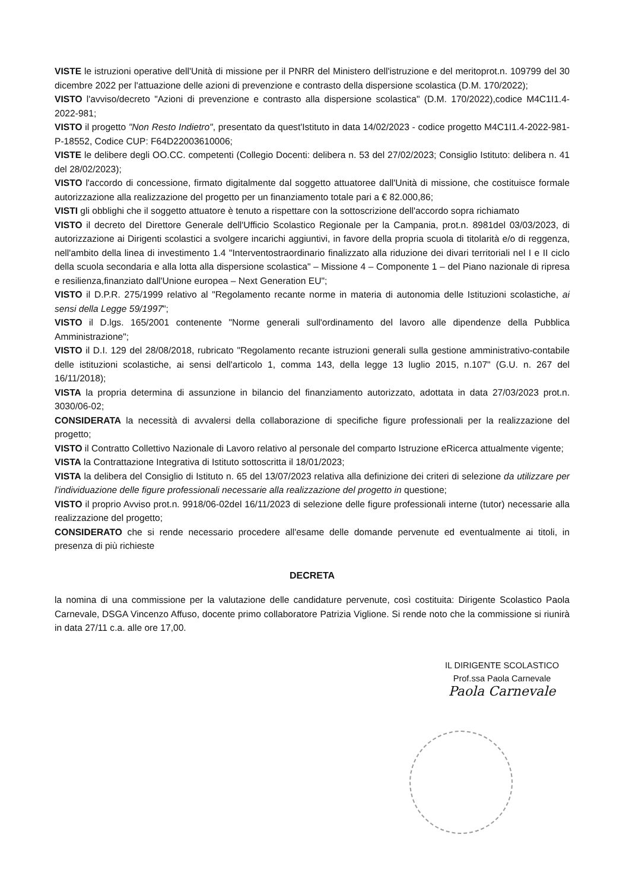VISTE le istruzioni operative dell'Unità di missione per il PNRR del Ministero dell'istruzione e del meritoprot.n. 109799 del 30 dicembre 2022 per l'attuazione delle azioni di prevenzione e contrasto della dispersione scolastica (D.M. 170/2022);
VISTO l'avviso/decreto "Azioni di prevenzione e contrasto alla dispersione scolastica" (D.M. 170/2022),codice M4C1I1.4-2022-981;
VISTO il progetto "Non Resto Indietro", presentato da quest'Istituto in data 14/02/2023 - codice progetto M4C1I1.4-2022-981-P-18552, Codice CUP: F64D22003610006;
VISTE le delibere degli OO.CC. competenti (Collegio Docenti: delibera n. 53 del 27/02/2023; Consiglio Istituto: delibera n. 41 del 28/02/2023);
VISTO l'accordo di concessione, firmato digitalmente dal soggetto attuatoree dall'Unità di missione, che costituisce formale autorizzazione alla realizzazione del progetto per un finanziamento totale pari a € 82.000,86;
VISTI gli obblighi che il soggetto attuatore è tenuto a rispettare con la sottoscrizione dell'accordo sopra richiamato
VISTO il decreto del Direttore Generale dell'Ufficio Scolastico Regionale per la Campania, prot.n. 8981del 03/03/2023, di autorizzazione ai Dirigenti scolastici a svolgere incarichi aggiuntivi, in favore della propria scuola di titolarità e/o di reggenza, nell'ambito della linea di investimento 1.4 "Interventostraordinario finalizzato alla riduzione dei divari territoriali nel I e II ciclo della scuola secondaria e alla lotta alla dispersione scolastica" – Missione 4 – Componente 1 – del Piano nazionale di ripresa e resilienza,finanziato dall'Unione europea – Next Generation EU";
VISTO il D.P.R. 275/1999 relativo al "Regolamento recante norme in materia di autonomia delle Istituzioni scolastiche, ai sensi della Legge 59/1997";
VISTO il D.lgs. 165/2001 contenente "Norme generali sull'ordinamento del lavoro alle dipendenze della Pubblica Amministrazione";
VISTO il D.I. 129 del 28/08/2018, rubricato "Regolamento recante istruzioni generali sulla gestione amministrativo-contabile delle istituzioni scolastiche, ai sensi dell'articolo 1, comma 143, della legge 13 luglio 2015, n.107" (G.U. n. 267 del 16/11/2018);
VISTA la propria determina di assunzione in bilancio del finanziamento autorizzato, adottata in data 27/03/2023 prot.n. 3030/06-02;
CONSIDERATA la necessità di avvalersi della collaborazione di specifiche figure professionali per la realizzazione del progetto;
VISTO il Contratto Collettivo Nazionale di Lavoro relativo al personale del comparto Istruzione eRicerca attualmente vigente;
VISTA la Contrattazione Integrativa di Istituto sottoscritta il 18/01/2023;
VISTA la delibera del Consiglio di Istituto n. 65 del 13/07/2023 relativa alla definizione dei criteri di selezione da utilizzare per l'individuazione delle figure professionali necessarie alla realizzazione del progetto in questione;
VISTO il proprio Avviso prot.n. 9918/06-02del 16/11/2023 di selezione delle figure professionali interne (tutor) necessarie alla realizzazione del progetto;
CONSIDERATO che si rende necessario procedere all'esame delle domande pervenute ed eventualmente ai titoli, in presenza di più richieste
DECRETA
la nomina di una commissione per la valutazione delle candidature pervenute, così costituita: Dirigente Scolastico Paola Carnevale, DSGA Vincenzo Affuso, docente primo collaboratore Patrizia Viglione. Si rende noto che la commissione si riunirà in data 27/11 c.a. alle ore 17,00.
IL DIRIGENTE SCOLASTICO
Prof.ssa Paola Carnevale
Paola Carnevale